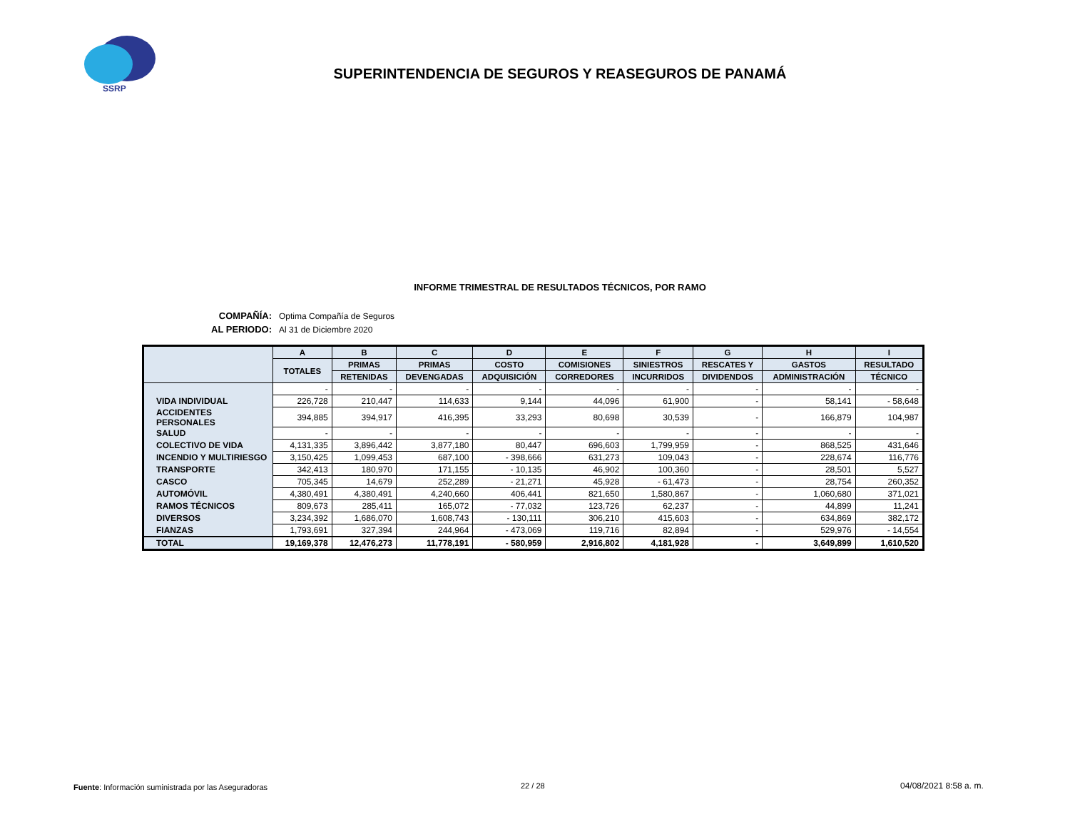SSRP
SUPERINTENDENCIA DE SEGUROS Y REASEGUROS DE PANAMÁ
INFORME TRIMESTRAL DE RESULTADOS TÉCNICOS, POR RAMO
| COMPAÑÍA: | Optima Compañía de Seguros |
| AL PERIODO: | Al 31 de Diciembre 2020 |
| | A | B | C | D | E | F | G | H | I |
| --- | --- | --- | --- | --- | --- | --- | --- | --- | --- |
| | TOTALES | PRIMAS | PRIMAS | COSTO | COMISIONES | SINIESTROS | RESCATES Y | GASTOS | RESULTADO |
| | | RETENIDAS | DEVENGADAS | ADQUISICIÓN | CORREDORES | INCURRIDOS | DIVIDENDOS | ADMINISTRACIÓN | TÉCNICO |
| | - | - | - | - | - | - | - | - | - |
| VIDA INDIVIDUAL | 226,728 | 210,447 | 114,633 | 9,144 | 44,096 | 61,900 | - | 58,141 | - 58,648 |
| ACCIDENTES PERSONALES | 394,885 | 394,917 | 416,395 | 33,293 | 80,698 | 30,539 | - | 166,879 | 104,987 |
| SALUD | - | - | - | - | - | - | - | - | - |
| COLECTIVO DE VIDA | 4,131,335 | 3,896,442 | 3,877,180 | 80,447 | 696,603 | 1,799,959 | - | 868,525 | 431,646 |
| INCENDIO Y MULTIRIESGO | 3,150,425 | 1,099,453 | 687,100 | - 398,666 | 631,273 | 109,043 | - | 228,674 | 116,776 |
| TRANSPORTE | 342,413 | 180,970 | 171,155 | - 10,135 | 46,902 | 100,360 | - | 28,501 | 5,527 |
| CASCO | 705,345 | 14,679 | 252,289 | - 21,271 | 45,928 | - 61,473 | - | 28,754 | 260,352 |
| AUTOMÓVIL | 4,380,491 | 4,380,491 | 4,240,660 | 406,441 | 821,650 | 1,580,867 | - | 1,060,680 | 371,021 |
| RAMOS TÉCNICOS | 809,673 | 285,411 | 165,072 | - 77,032 | 123,726 | 62,237 | - | 44,899 | 11,241 |
| DIVERSOS | 3,234,392 | 1,686,070 | 1,608,743 | - 130,111 | 306,210 | 415,603 | - | 634,869 | 382,172 |
| FIANZAS | 1,793,691 | 327,394 | 244,964 | - 473,069 | 119,716 | 82,894 | - | 529,976 | - 14,554 |
| TOTAL | 19,169,378 | 12,476,273 | 11,778,191 | - 580,959 | 2,916,802 | 4,181,928 | - | 3,649,899 | 1,610,520 |
Fuente: Información suministrada por las Aseguradoras
22 / 28 04/08/2021 8:58 a. m.